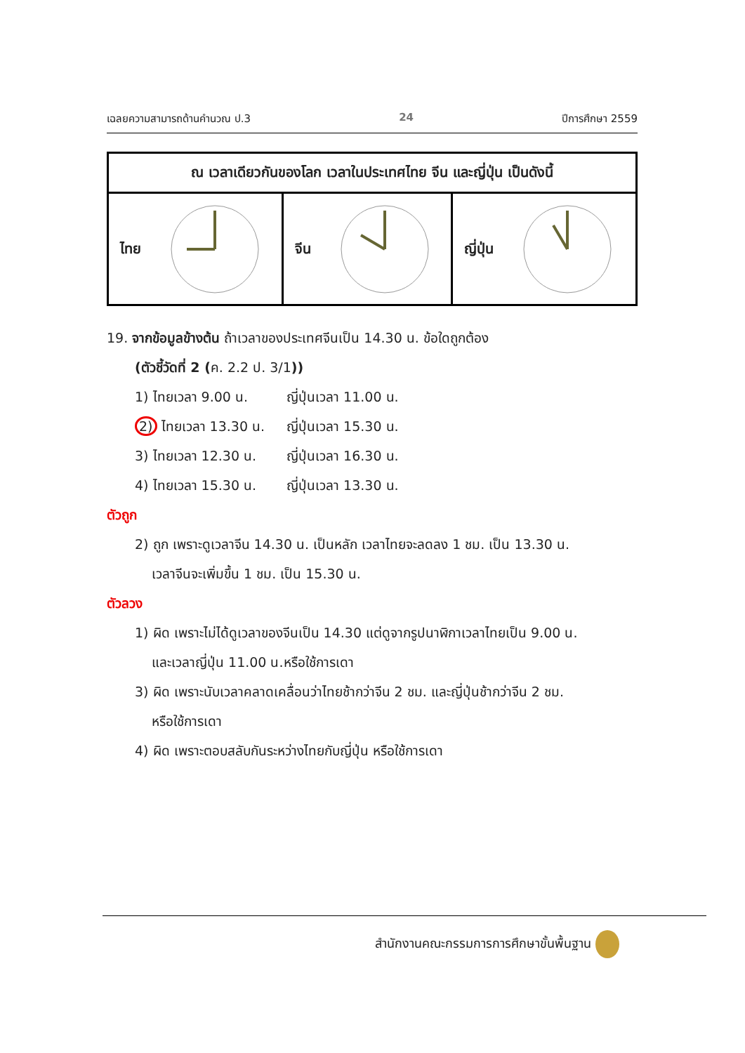เฉลยความสามารถด้านคำนวณ ป.3 24 ปีการศึกษา 2559
| ณ เวลาเดียวกันของโลก เวลาในประเทศไทย จีน และญี่ปุ่น เป็นดังนี้ | | |
| --- | --- | --- |
| ไทย | จีน | ญี่ปุ่น |
19. จากข้อมูลข้างต้น ถ้าเวลาของประเทศจีนเป็น 14.30 น. ข้อใดถูกต้อง
(ตัวชี้วัดที่ 2 (ค. 2.2 ป. 3/1))
1) ไทยเวลา 9.00 น. ญี่ปุ่นเวลา 11.00 น.
2) ไทยเวลา 13.30 น. ญี่ปุ่นเวลา 15.30 น.
3) ไทยเวลา 12.30 น. ญี่ปุ่นเวลา 16.30 น.
4) ไทยเวลา 15.30 น. ญี่ปุ่นเวลา 13.30 น.
ตัวถูก
2) ถูก เพราะดูเวลาจีน 14.30 น. เป็นหลัก เวลาไทยจะลดลง 1 ชม. เป็น 13.30 น.
เวลาจีนจะเพิ่มขึ้น 1 ชม. เป็น 15.30 น.
ตัวลวง
1) ผิด เพราะไม่ได้ดูเวลาของจีนเป็น 14.30 แต่ดูจากรูปนาฬิกาเวลาไทยเป็น 9.00 น.
และเวลาญี่ปุ่น 11.00 น.หรือใช้การเดา
3) ผิด เพราะนับเวลาคลาดเคลื่อนว่าไทยช้ากว่าจีน 2 ชม. และญี่ปุ่นช้ากว่าจีน 2 ชม.
หรือใช้การเดา
4) ผิด เพราะตอบสลับกันระหว่างไทยกับญี่ปุ่น หรือใช้การเดา
สำนักงานคณะกรรมการการศึกษาขั้นพื้นฐาน